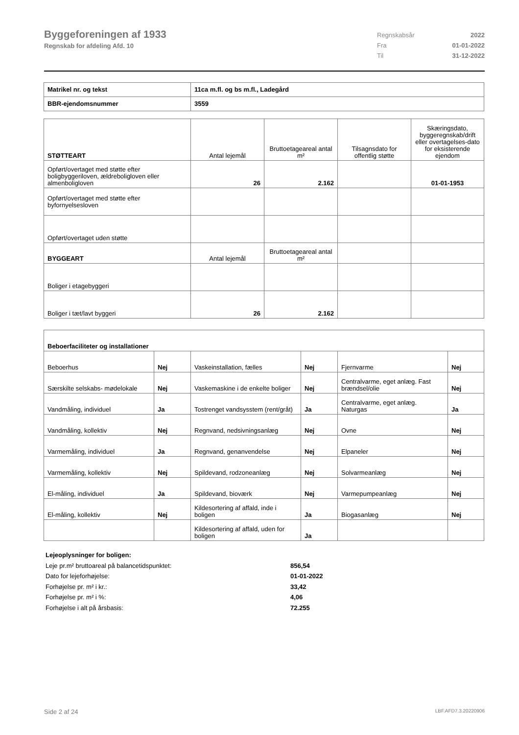Byggeforeningen af 1933
Regnskab for afdeling Afd. 10
Regnskabsår 2022
Fra 01-01-2022
Til 31-12-2022
| Matrikel nr. og tekst | 11ca m.fl. og bs m.fl., Ladegård |
| BBR-ejendomsnummer | 3559 |
| STØTTEART | Antal lejemål | Bruttoetageareal antal m² | Tilsagnsdato for offentlig støtte | Skæringsdato, byggeregnskab/drift eller overtagelses-dato for eksisterende ejendom |
| --- | --- | --- | --- | --- |
| Opført/overtaget med støtte efter boligbyggeriloven, ældreboligloven eller almenboligloven | 26 | 2.162 | | 01-01-1953 |
| Opført/overtaget med støtte efter byfornyelsesloven | | | | |
| Opført/overtaget uden støtte | | | | |
| BYGGEART | Antal lejemål | Bruttoetageareal antal m² | | |
| Boliger i etagebyggeri | | | | |
| Boliger i tæt/lavt byggeri | 26 | 2.162 | | |
| Beboerfaciliteter og installationer | | | | | |
| Beboerhus | Nej | Vaskeinstallation, fælles | Nej | Fjernvarme | Nej |
| Særskilte selskabs- mødelokale | Nej | Vaskemaskine i de enkelte boliger | Nej | Centralvarme, eget anlæg. Fast brændsel/olie | Nej |
| Vandmåling, individuel | Ja | Tostrenget vandsysstem (rent/gråt) | Ja | Centralvarme, eget anlæg. Naturgas | Ja |
| Vandmåling, kollektiv | Nej | Regnvand, nedsivningsanlæg | Nej | Ovne | Nej |
| Varmemåling, individuel | Ja | Regnvand, genanvendelse | Nej | Elpaneler | Nej |
| Varmemåling, kollektiv | Nej | Spildevand, rodzoneanlæg | Nej | Solvarmeanlæg | Nej |
| El-måling, individuel | Ja | Spildevand, bioværk | Nej | Varmepumpeanlæg | Nej |
| El-måling, kollektiv | Nej | Kildesortering af affald, inde i boligen | Ja | Biogasanlæg | Nej |
| | | Kildesortering af affald, uden for boligen | Ja | | |
Lejeoplysninger for boligen:
Leje pr.m² bruttoareal på balancetidspunktet: 856,54
Dato for lejeforhøjelse: 01-01-2022
Forhøjelse pr. m² i kr.: 33,42
Forhøjelse pr. m² i %: 4,06
Forhøjelse i alt på årsbasis: 72.255
Side 2 af 24 LBF.AFD7.3.20220906